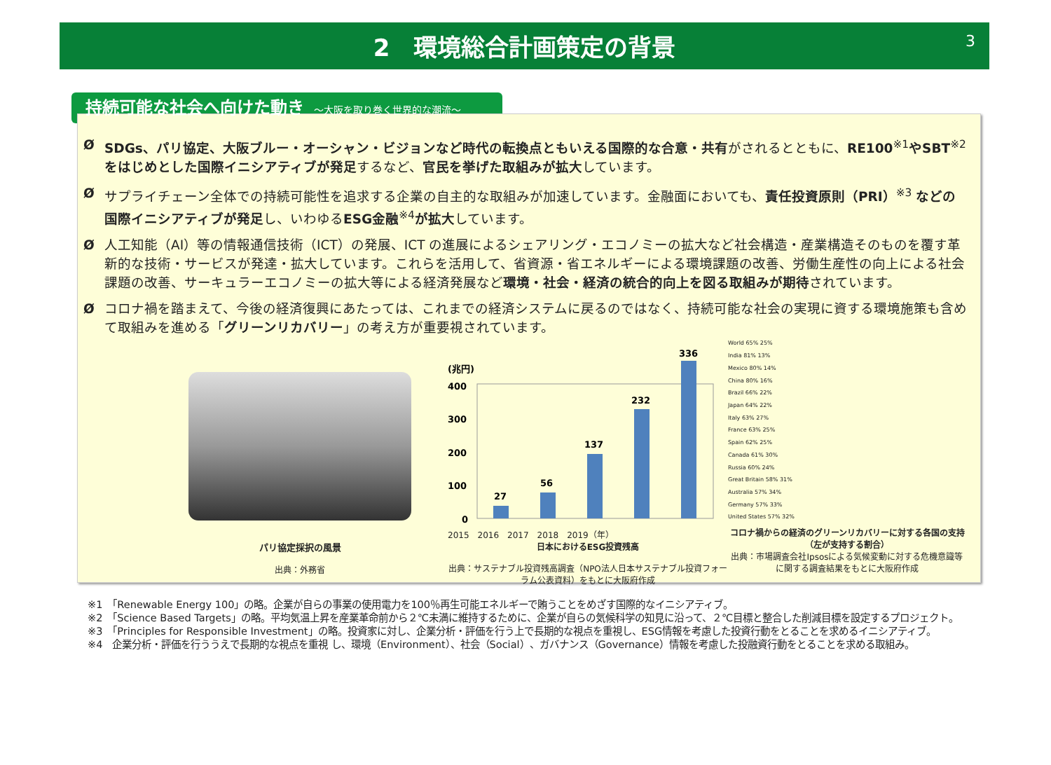2　環境総合計画策定の背景 3
持続可能な社会へ向けた動き ～大阪を取り巻く世界的な潮流～
Ø SDGs、パリ協定、大阪ブルー・オーシャン・ビジョンなど時代の転換点ともいえる国際的な合意・共有がされるとともに、RE100<sup>※1</sup>やSBT<sup>※2</sup>をはじめとした国際イニシアティブが発足するなど、官民を挙げた取組みが拡大しています。
Ø サプライチェーン全体での持続可能性を追求する企業の自主的な取組みが加速しています。金融面においても、責任投資原則（PRI）<sup>※3</sup> などの国際イニシアティブが発足し、いわゆるESG金融<sup>※4</sup>が拡大しています。
Ø 人工知能（AI）等の情報通信技術（ICT）の発展、ICT の進展によるシェアリング・エコノミーの拡大など社会構造・産業構造そのものを覆す革新的な技術・サービスが発達・拡大しています。これらを活用して、省資源・省エネルギーによる環境課題の改善、労働生産性の向上による社会課題の改善、サーキュラーエコノミーの拡大等による経済発展など環境・社会・経済の統合的向上を図る取組みが期待されています。
Ø コロナ禍を踏まえて、今後の経済復興にあたっては、これまでの経済システムに戻るのではなく、持続可能な社会の実現に資する環境施策も含めて取組みを進める「グリーンリカバリー」の考え方が重要視されています。
パリ協定採択の風景
出典：外務省
(兆円)
400
300
200
100
0
27
56
137
232
336
2015　2016　2017　2018　2019（年）
日本におけるESG投資残高
出典：サステナブル投資残高調査（NPO法人日本サステナブル投資フォーラム公表資料）をもとに大阪府作成
World 65% 25%
India 81% 13%
Mexico 80% 14%
China 80% 16%
Brazil 66% 22%
Japan 64% 22%
Italy 63% 27%
France 63% 25%
Spain 62% 25%
Canada 61% 30%
Russia 60% 24%
Great Britain 58% 31%
Australia 57% 34%
Germany 57% 33%
United States 57% 32%
コロナ禍からの経済のグリーンリカバリーに対する各国の支持（左が支持する割合）
出典：市場調査会社Ipsosによる気候変動に対する危機意識等に関する調査結果をもとに大阪府作成
※1　「Renewable Energy 100」の略。企業が自らの事業の使用電力を100％再生可能エネルギーで賄うことをめざす国際的なイニシアティブ。
※2　「Science Based Targets」の略。平均気温上昇を産業革命前から２℃未満に維持するために、企業が自らの気候科学の知見に沿って、２℃目標と整合した削減目標を設定するプロジェクト。
※3　「Principles for Responsible Investment」の略。投資家に対し、企業分析・評価を行う上で長期的な視点を重視し、ESG情報を考慮した投資行動をとることを求めるイニシアティブ。
※4　企業分析・評価を行ううえで長期的な視点を重視 し、環境（Environment）、社会（Social）、ガバナンス（Governance）情報を考慮した投融資行動をとることを求める取組み。